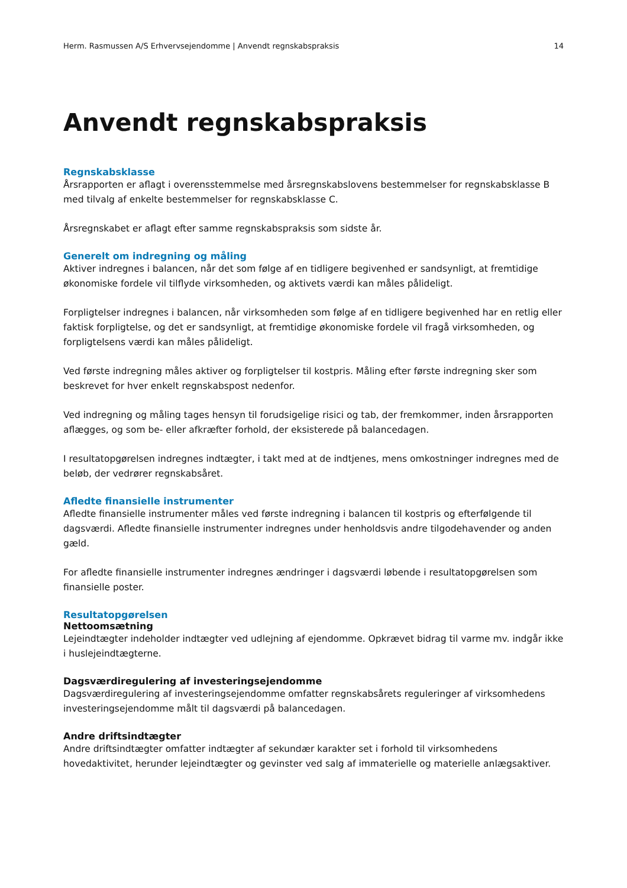Herm. Rasmussen A/S Erhvervsejendomme | Anvendt regnskabspraksis 14
Anvendt regnskabspraksis
Regnskabsklasse
Årsrapporten er aflagt i overensstemmelse med årsregnskabslovens bestemmelser for regnskabsklasse B med tilvalg af enkelte bestemmelser for regnskabsklasse C.
Årsregnskabet er aflagt efter samme regnskabspraksis som sidste år.
Generelt om indregning og måling
Aktiver indregnes i balancen, når det som følge af en tidligere begivenhed er sandsynligt, at fremtidige økonomiske fordele vil tilflyde virksomheden, og aktivets værdi kan måles pålideligt.
Forpligtelser indregnes i balancen, når virksomheden som følge af en tidligere begivenhed har en retlig eller faktisk forpligtelse, og det er sandsynligt, at fremtidige økonomiske fordele vil fragå virksomheden, og forpligtelsens værdi kan måles pålideligt.
Ved første indregning måles aktiver og forpligtelser til kostpris. Måling efter første indregning sker som beskrevet for hver enkelt regnskabspost nedenfor.
Ved indregning og måling tages hensyn til forudsigelige risici og tab, der fremkommer, inden årsrapporten aflægges, og som be- eller afkræfter forhold, der eksisterede på balancedagen.
I resultatopgørelsen indregnes indtægter, i takt med at de indtjenes, mens omkostninger indregnes med de beløb, der vedrører regnskabsåret.
Afledte finansielle instrumenter
Afledte finansielle instrumenter måles ved første indregning i balancen til kostpris og efterfølgende til dagsværdi. Afledte finansielle instrumenter indregnes under henholdsvis andre tilgodehavender og anden gæld.
For afledte finansielle instrumenter indregnes ændringer i dagsværdi løbende i resultatopgørelsen som finansielle poster.
Resultatopgørelsen
Nettoomsætning
Lejeindtægter indeholder indtægter ved udlejning af ejendomme. Opkrævet bidrag til varme mv. indgår ikke i huslejeindtægterne.
Dagsværdiregulering af investeringsejendomme
Dagsværdiregulering af investeringsejendomme omfatter regnskabsårets reguleringer af virksomhedens investeringsejendomme målt til dagsværdi på balancedagen.
Andre driftsindtægter
Andre driftsindtægter omfatter indtægter af sekundær karakter set i forhold til virksomhedens hovedaktivitet, herunder lejeindtægter og gevinster ved salg af immaterielle og materielle anlægsaktiver.